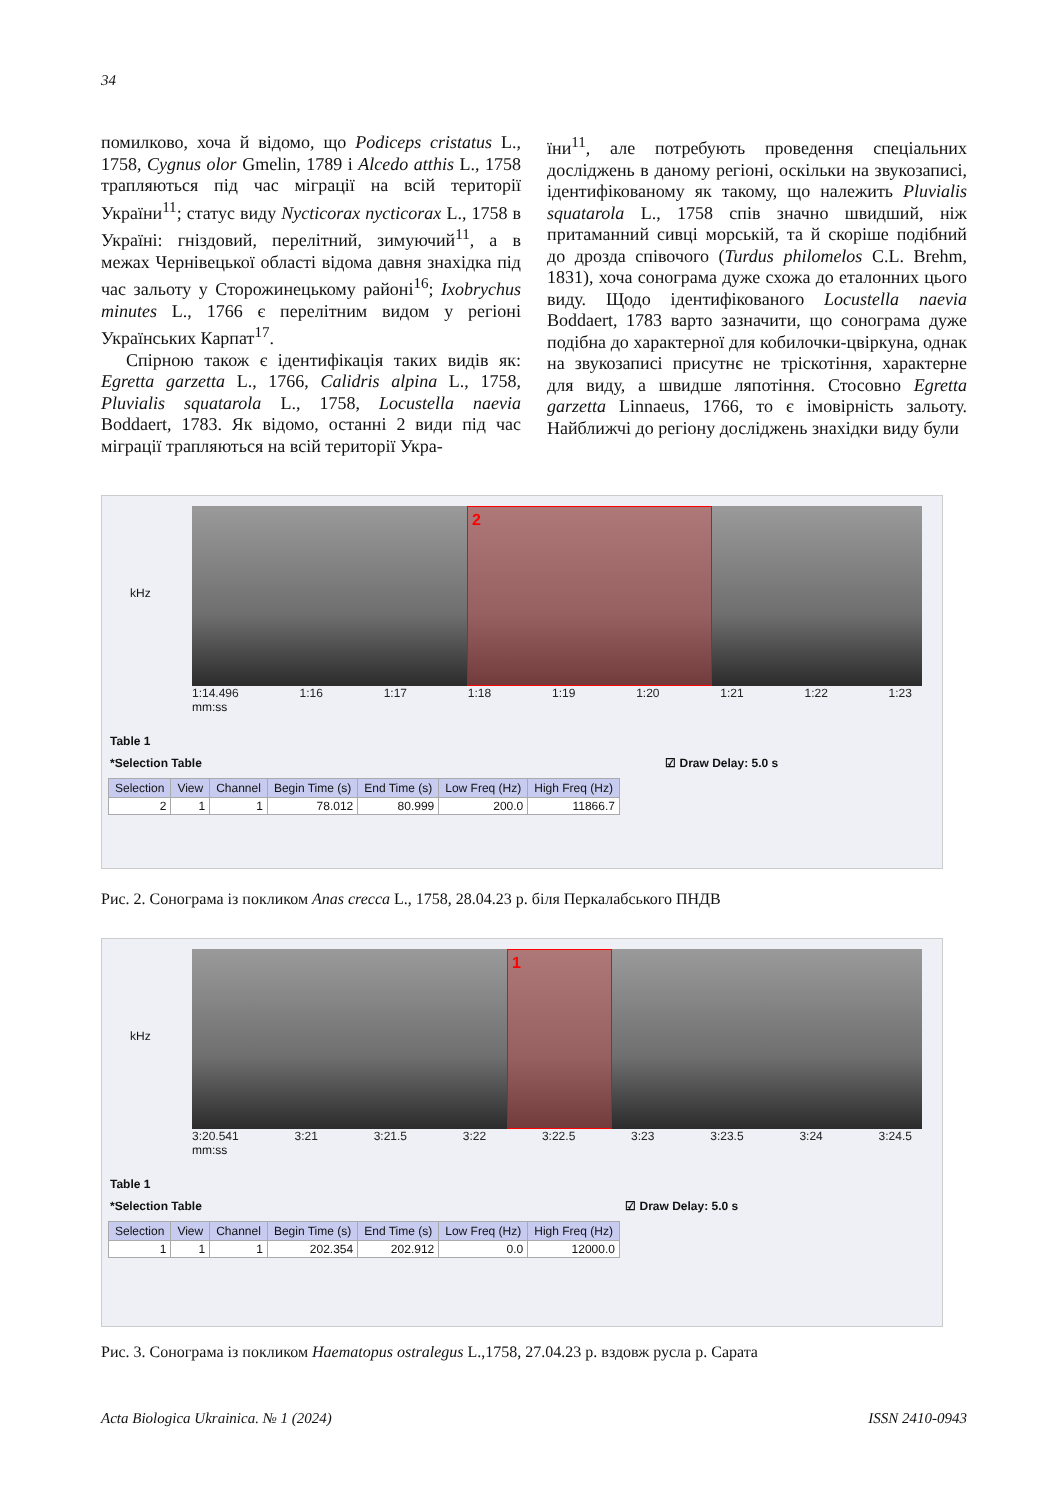34
помилково, хоча й відомо, що Podiceps cristatus L., 1758, Cygnus olor Gmelin, 1789 і Alcedo atthis L., 1758 трапляються під час міграції на всій території України<sup>11</sup>; статус виду Nycticorax nycticorax L., 1758 в Україні: гніздовий, перелітний, зимуючий<sup>11</sup>, а в межах Чернівецької області відома давня знахідка під час зальоту у Сторожинецькому районі<sup>16</sup>; Ixobrychus minutes L., 1766 є перелітним видом у регіоні Українських Карпат<sup>17</sup>.
Спірною також є ідентифікація таких видів як: Egretta garzetta L., 1766, Calidris alpina L., 1758, Pluvialis squatarola L., 1758, Locustella naevia Boddaert, 1783. Як відомо, останні 2 види під час міграції трапляються на всій території Укра-
їни<sup>11</sup>, але потребують проведення спеціальних досліджень в даному регіоні, оскільки на звукозаписі, ідентифікованому як такому, що належить Pluvialis squatarola L., 1758 спів значно швидший, ніж притаманний сивці морській, та й скоріше подібний до дрозда співочого (Turdus philomelos C.L. Brehm, 1831), хоча сонограма дуже схожа до еталонних цього виду. Щодо ідентифікованого Locustella naevia Boddaert, 1783 варто зазначити, що сонограма дуже подібна до характерної для кобилочки-цвіркуна, однак на звукозаписі присутнє не тріскотіння, характерне для виду, а швидше ляпотіння. Стосовно Egretta garzetta Linnaeus, 1766, то є імовірність зальоту. Найближчі до регіону досліджень знахідки виду були
kHz
2
1:14.496 1:16 1:17 1:18 1:19 1:20 1:21 1:22 1:23
mm:ss
Table 1
*Selection Table ☑ Draw Delay: 5.0 s
| Selection | View | Channel | Begin Time (s) | End Time (s) | Low Freq (Hz) | High Freq (Hz) |
| --- | --- | --- | --- | --- | --- | --- |
| 2 | 1 | 1 | 78.012 | 80.999 | 200.0 | 11866.7 |
Рис. 2. Сонограма із покликом Anas crecca L., 1758, 28.04.23 р. біля Перкалабського ПНДВ
kHz
1
3:20.541 3:21 3:21.5 3:22 3:22.5 3:23 3:23.5 3:24 3:24.5
mm:ss
Table 1
*Selection Table ☑ Draw Delay: 5.0 s
| Selection | View | Channel | Begin Time (s) | End Time (s) | Low Freq (Hz) | High Freq (Hz) |
| --- | --- | --- | --- | --- | --- | --- |
| 1 | 1 | 1 | 202.354 | 202.912 | 0.0 | 12000.0 |
Рис. 3. Сонограма із покликом Haematopus ostralegus L.,1758, 27.04.23 р. вздовж русла р. Сарата
Acta Biologica Ukrainica. № 1 (2024) ISSN 2410-0943